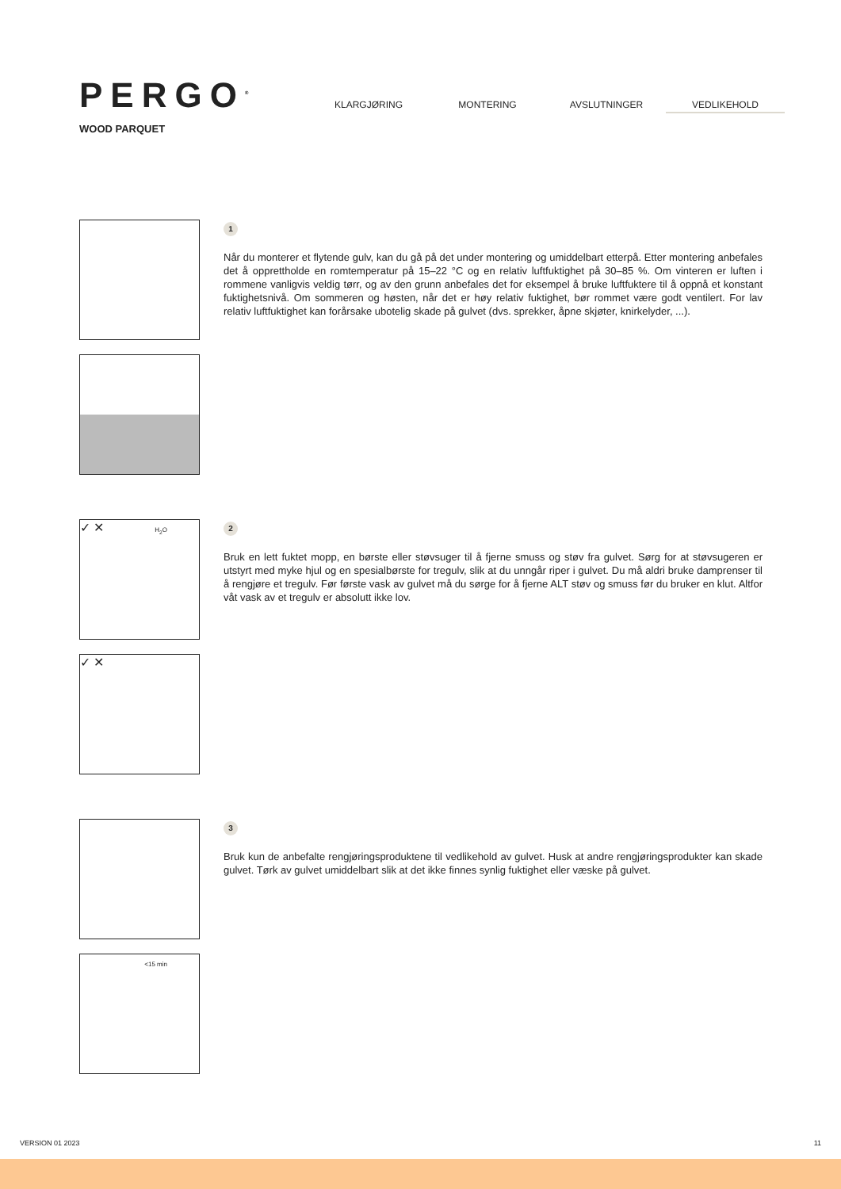PERGO<sup>®</sup>
WOOD PARQUET
KLARGJØRING MONTERING AVSLUTNINGER
VEDLIKEHOLD
1
Når du monterer et flytende gulv, kan du gå på det under montering og umiddelbart etterpå. Etter montering anbefales det å opprettholde en romtemperatur på 15–22 °C og en relativ luftfuktighet på 30–85 %. Om vinteren er luften i rommene vanligvis veldig tørr, og av den grunn anbefales det for eksempel å bruke luftfuktere til å oppnå et konstant fuktighetsnivå. Om sommeren og høsten, når det er høy relativ fuktighet, bør rommet være godt ventilert. For lav relativ luftfuktighet kan forårsake ubotelig skade på gulvet (dvs. sprekker, åpne skjøter, knirkelyder, ...).
✓ ✕ H<sub>2</sub>O
✓ ✕
2
Bruk en lett fuktet mopp, en børste eller støvsuger til å fjerne smuss og støv fra gulvet. Sørg for at støvsugeren er utstyrt med myke hjul og en spesialbørste for tregulv, slik at du unngår riper i gulvet. Du må aldri bruke damprenser til å rengjøre et tregulv. Før første vask av gulvet må du sørge for å fjerne ALT støv og smuss før du bruker en klut. Altfor våt vask av et tregulv er absolutt ikke lov.
<15 min
3
Bruk kun de anbefalte rengjøringsproduktene til vedlikehold av gulvet. Husk at andre rengjøringsprodukter kan skade gulvet. Tørk av gulvet umiddelbart slik at det ikke finnes synlig fuktighet eller væske på gulvet.
VERSION 01 2023 11